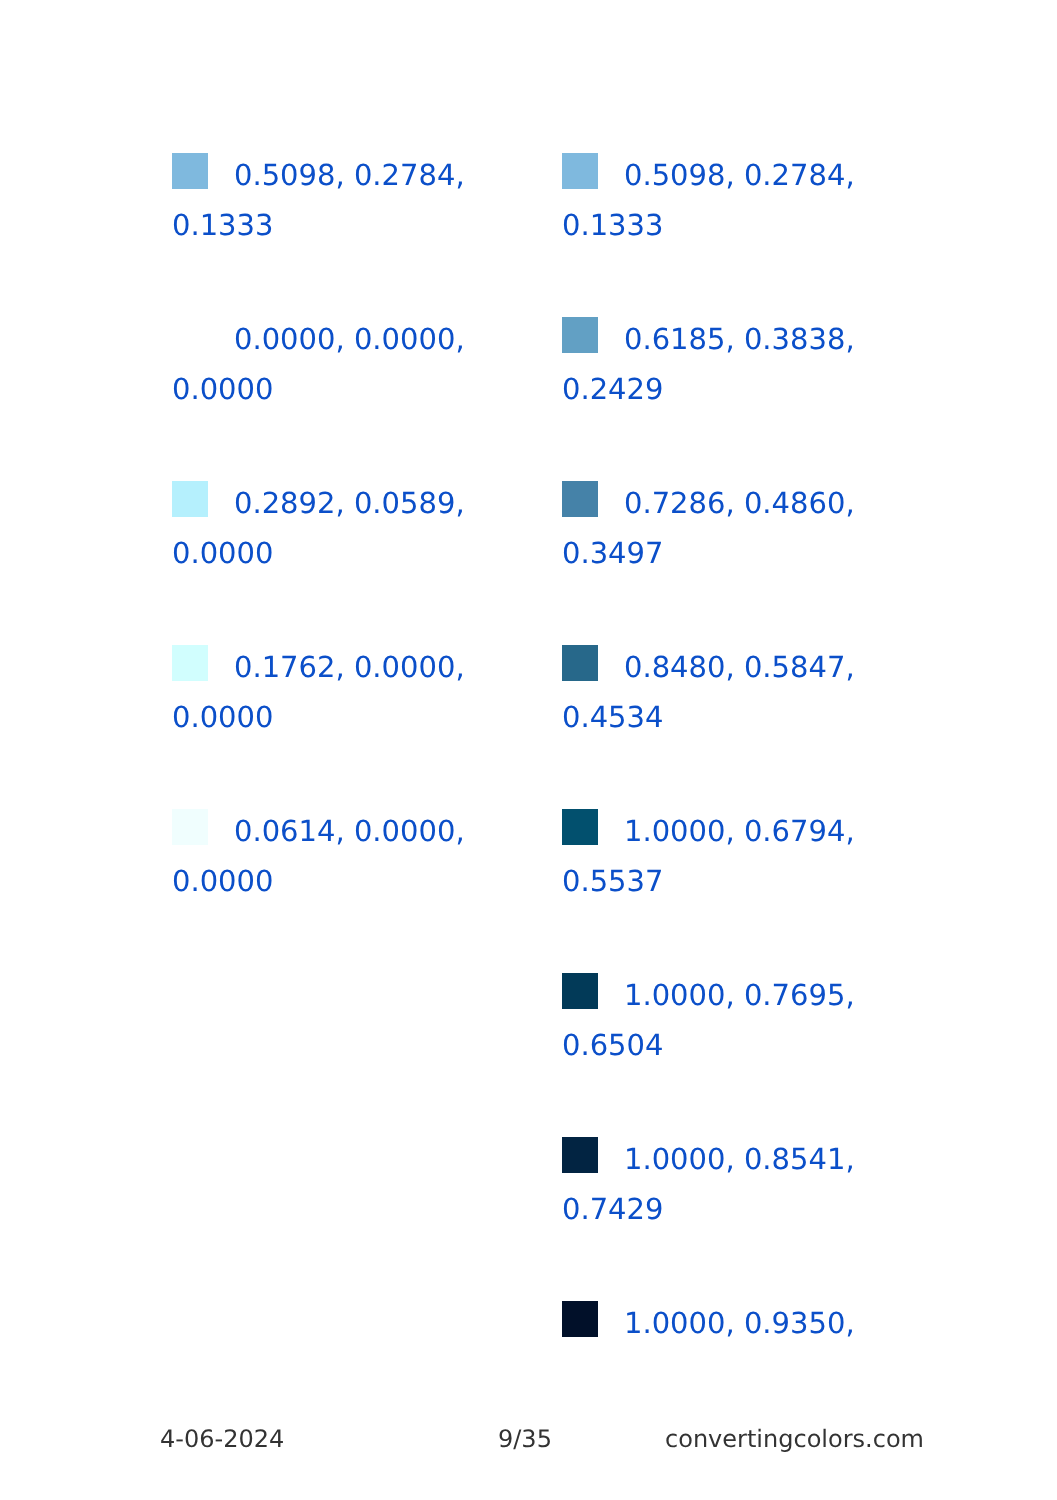0.5098, 0.2784, 0.1333
0.0000, 0.0000, 0.0000
0.2892, 0.0589, 0.0000
0.1762, 0.0000, 0.0000
0.0614, 0.0000, 0.0000
0.5098, 0.2784, 0.1333
0.6185, 0.3838, 0.2429
0.7286, 0.4860, 0.3497
0.8480, 0.5847, 0.4534
1.0000, 0.6794, 0.5537
1.0000, 0.7695, 0.6504
1.0000, 0.8541, 0.7429
1.0000, 0.9350,
4-06-2024 9/35 convertingcolors.com